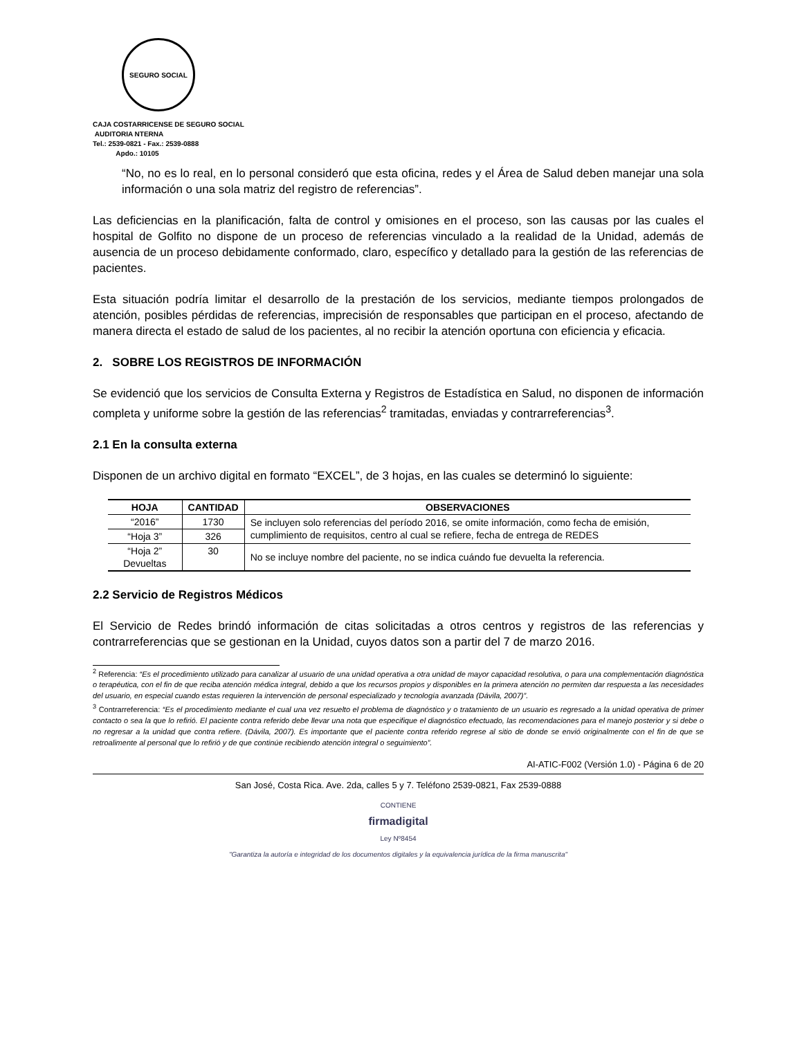SEGURO SOCIAL
CAJA COSTARRICENSE DE SEGURO SOCIAL
AUDITORIA NTERNA
Tel.: 2539-0821 - Fax.: 2539-0888
Apdo.: 10105
“No, no es lo real, en lo personal consideró que esta oficina, redes y el Área de Salud deben manejar una sola información o una sola matriz del registro de referencias”.
Las deficiencias en la planificación, falta de control y omisiones en el proceso, son las causas por las cuales el hospital de Golfito no dispone de un proceso de referencias vinculado a la realidad de la Unidad, además de ausencia de un proceso debidamente conformado, claro, específico y detallado para la gestión de las referencias de pacientes.
Esta situación podría limitar el desarrollo de la prestación de los servicios, mediante tiempos prolongados de atención, posibles pérdidas de referencias, imprecisión de responsables que participan en el proceso, afectando de manera directa el estado de salud de los pacientes, al no recibir la atención oportuna con eficiencia y eficacia.
2. SOBRE LOS REGISTROS DE INFORMACIÓN
Se evidenció que los servicios de Consulta Externa y Registros de Estadística en Salud, no disponen de información completa y uniforme sobre la gestión de las referencias<sup>2</sup> tramitadas, enviadas y contrarreferencias<sup>3</sup>.
2.1 En la consulta externa
Disponen de un archivo digital en formato “EXCEL”, de 3 hojas, en las cuales se determinó lo siguiente:
| HOJA | CANTIDAD | OBSERVACIONES |
| --- | --- | --- |
| “2016” | 1730 | Se incluyen solo referencias del período 2016, se omite información, como fecha de emisión, cumplimiento de requisitos, centro al cual se refiere, fecha de entrega de REDES |
| “Hoja 3” | 326 | |
| “Hoja 2” Devueltas | 30 | No se incluye nombre del paciente, no se indica cuándo fue devuelta la referencia. |
2.2 Servicio de Registros Médicos
El Servicio de Redes brindó información de citas solicitadas a otros centros y registros de las referencias y contrarreferencias que se gestionan en la Unidad, cuyos datos son a partir del 7 de marzo 2016.
<sup>2</sup> Referencia: “Es el procedimiento utilizado para canalizar al usuario de una unidad operativa a otra unidad de mayor capacidad resolutiva, o para una complementación diagnóstica o terapéutica, con el fin de que reciba atención médica integral, debido a que los recursos propios y disponibles en la primera atención no permiten dar respuesta a las necesidades del usuario, en especial cuando estas requieren la intervención de personal especializado y tecnología avanzada (Dávila, 2007)”.
<sup>3</sup> Contrarreferencia: “Es el procedimiento mediante el cual una vez resuelto el problema de diagnóstico y o tratamiento de un usuario es regresado a la unidad operativa de primer contacto o sea la que lo refirió. El paciente contra referido debe llevar una nota que especifique el diagnóstico efectuado, las recomendaciones para el manejo posterior y si debe o no regresar a la unidad que contra refiere. (Dávila, 2007). Es importante que el paciente contra referido regrese al sitio de donde se envió originalmente con el fin de que se retroalimente al personal que lo refirió y de que continúe recibiendo atención integral o seguimiento”.
AI-ATIC-F002 (Versión 1.0) - Página 6 de 20
San José, Costa Rica. Ave. 2da, calles 5 y 7. Teléfono 2539-0821, Fax 2539-0888
CONTIENE
firmadigital
Ley Nº8454
"Garantiza la autoría e integridad de los documentos digitales y la equivalencia jurídica de la firma manuscrita"